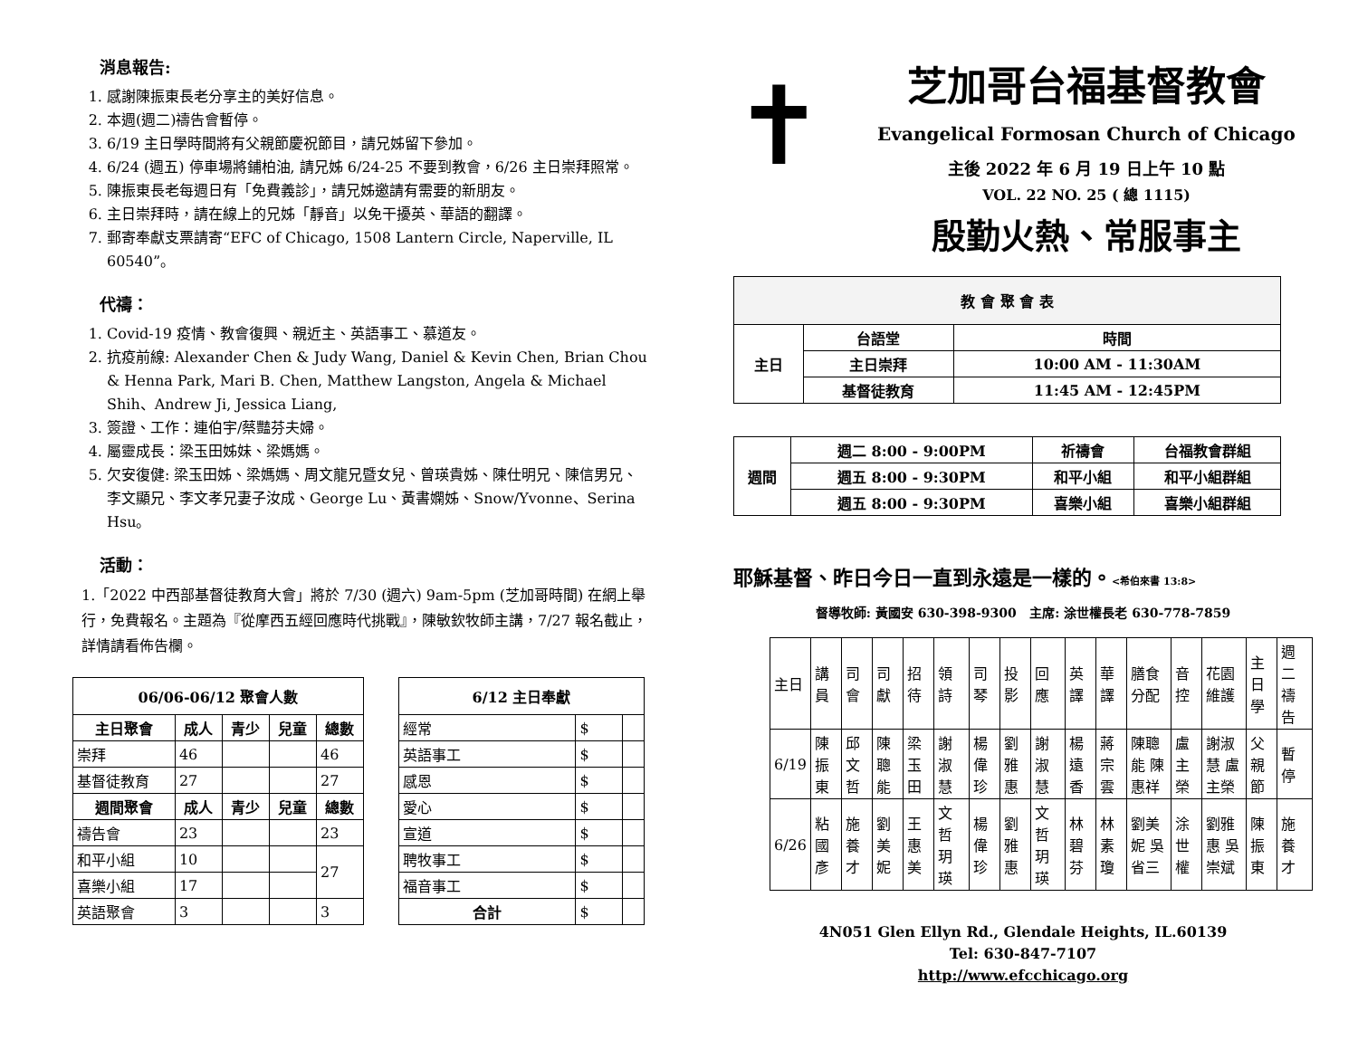消息報告:
1. 感謝陳振東長老分享主的美好信息。
2. 本週(週二)禱告會暫停。
3. 6/19 主日學時間將有父親節慶祝節目，請兄姊留下參加。
4. 6/24 (週五) 停車場將鋪柏油, 請兄姊 6/24-25 不要到教會，6/26 主日崇拜照常。
5. 陳振東長老每週日有「免費義診」，請兄姊邀請有需要的新朋友。
6. 主日崇拜時，請在線上的兄姊「靜音」以免干擾英、華語的翻譯。
7. 郵寄奉獻支票請寄“EFC of Chicago, 1508 Lantern Circle, Naperville, IL 60540”。
代禱：
1. Covid-19 疫情、教會復興、親近主、英語事工、慕道友。
2. 抗疫前線: Alexander Chen & Judy Wang, Daniel & Kevin Chen, Brian Chou & Henna Park, Mari B. Chen, Matthew Langston, Angela & Michael Shih、Andrew Ji, Jessica Liang,
3. 簽證、工作：連伯宇/蔡豔芬夫婦。
4. 屬靈成長：梁玉田姊妹、梁媽媽。
5. 欠安復健: 梁玉田姊、梁媽媽、周文龍兄暨女兒、曾瑛貴姊、陳仕明兄、陳信男兄、李文顯兄、李文孝兄妻子汝成、George Lu、黃書嫻姊、Snow/Yvonne、Serina Hsu。
活動：
1.「2022 中西部基督徒教育大會」將於 7/30 (週六) 9am-5pm (芝加哥時間) 在網上舉行，免費報名。主題為『從摩西五經回應時代挑戰』，陳敏欽牧師主講，7/27 報名截止，詳情請看佈告欄。
| 06/06-06/12 聚會人數 | | | | |
| --- | --- | --- | --- | --- |
| 主日聚會 | 成人 | 青少 | 兒童 | 總數 |
| 崇拜 | 46 | | | 46 |
| 基督徒教育 | 27 | | | 27 |
| 週間聚會 | 成人 | 青少 | 兒童 | 總數 |
| 禱告會 | 23 | | | 23 |
| 和平小組 | 10 | | | 27 |
| 喜樂小組 | 17 | | | |
| 英語聚會 | 3 | | | 3 |
| 6/12 主日奉獻 | | |
| --- | --- | --- |
| 經常 | $ | |
| 英語事工 | $ | |
| 感恩 | $ | |
| 愛心 | $ | |
| 宣道 | $ | |
| 聘牧事工 | $ | |
| 福音事工 | $ | |
| 合計 | $ | |
✝
芝加哥台福基督教會
Evangelical Formosan Church of Chicago
主後 2022 年 6 月 19 日上午 10 點
VOL. 22 NO. 25 ( 總 1115)
殷勤火熱、常服事主
| 教 會 聚 會 表 | | |
| --- | --- | --- |
| 主日 | 台語堂 | 時間 |
| | 主日崇拜 | 10:00 AM - 11:30AM |
| | 基督徒教育 | 11:45 AM - 12:45PM |
| 週間 | 週二 8:00 - 9:00PM | 祈禱會 | 台福教會群組 |
| --- | --- | --- | --- |
| | 週五 8:00 - 9:30PM | 和平小組 | 和平小組群組 |
| | 週五 8:00 - 9:30PM | 喜樂小組 | 喜樂小組群組 |
耶穌基督、昨日今日一直到永遠是一樣的。<希伯來書 13:8>
督導牧師: 黃國安 630-398-9300 主席: 涂世權長老 630-778-7859
| 主日 | 講員 | 司會 | 司獻 | 招待 | 領詩 | 司琴 | 投影 | 回應 | 英譯 | 華譯 | 膳食分配 | 音控 | 花園維護 | 主日學 | 週二禱告 |
| 6/19 | 陳振東 | 邱文哲 | 陳聰能 | 梁玉田 | 謝淑慧 | 楊偉珍 | 劉雅惠 | 謝淑慧 | 楊遠香 | 蔣宗雲 | 陳聰能 陳惠祥 | 盧主榮 | 謝淑慧 盧主榮 | 父親節 | 暫停 |
| 6/26 | 粘國彥 | 施養才 | 劉美妮 | 王惠美 | 文哲玥瑛 | 楊偉珍 | 劉雅惠 | 文哲玥瑛 | 林碧芬 | 林素瓊 | 劉美妮 吳省三 | 涂世權 | 劉雅惠 吳崇斌 | 陳振東 | 施養才 |
4N051 Glen Ellyn Rd., Glendale Heights, IL.60139
Tel: 630-847-7107
http://www.efcchicago.org